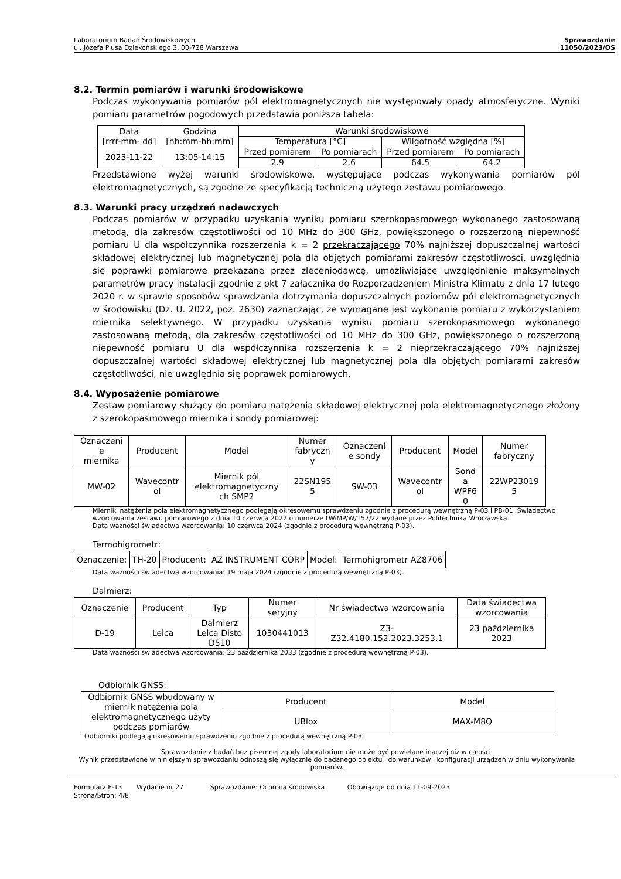Laboratorium Badań Środowiskowych
ul. Józefa Piusa Dziekońskiego 3, 00-728 Warszawa
Sprawozdanie
11050/2023/OS
8.2. Termin pomiarów i warunki środowiskowe
Podczas wykonywania pomiarów pól elektromagnetycznych nie występowały opady atmosferyczne. Wyniki pomiaru parametrów pogodowych przedstawia poniższa tabela:
| Data [rrrr-mm- dd] | Godzina [hh:mm-hh:mm] | Warunki środowiskowe | | | |
| --- | --- | --- | --- | --- | --- |
| | | Temperatura [°C] | | Wilgotność względna [%] | |
| 2023-11-22 | 13:05-14:15 | Przed pomiarem | Po pomiarach | Przed pomiarem | Po pomiarach |
| | | 2.9 | 2.6 | 64.5 | 64.2 |
Przedstawione wyżej warunki środowiskowe, występujące podczas wykonywania pomiarów pól elektromagnetycznych, są zgodne ze specyfikacją techniczną użytego zestawu pomiarowego.
8.3. Warunki pracy urządzeń nadawczych
Podczas pomiarów w przypadku uzyskania wyniku pomiaru szerokopasmowego wykonanego zastosowaną metodą, dla zakresów częstotliwości od 10 MHz do 300 GHz, powiększonego o rozszerzoną niepewność pomiaru U dla współczynnika rozszerzenia k = 2 przekraczającego 70% najniższej dopuszczalnej wartości składowej elektrycznej lub magnetycznej pola dla objętych pomiarami zakresów częstotliwości, uwzględnia się poprawki pomiarowe przekazane przez zleceniodawcę, umożliwiające uwzględnienie maksymalnych parametrów pracy instalacji zgodnie z pkt 7 załącznika do Rozporządzeniem Ministra Klimatu z dnia 17 lutego 2020 r. w sprawie sposobów sprawdzania dotrzymania dopuszczalnych poziomów pól elektromagnetycznych w środowisku (Dz. U. 2022, poz. 2630) zaznaczając, że wymagane jest wykonanie pomiaru z wykorzystaniem miernika selektywnego. W przypadku uzyskania wyniku pomiaru szerokopasmowego wykonanego zastosowaną metodą, dla zakresów częstotliwości od 10 MHz do 300 GHz, powiększonego o rozszerzoną niepewność pomiaru U dla współczynnika rozszerzenia k = 2 nieprzekraczającego 70% najniższej dopuszczalnej wartości składowej elektrycznej lub magnetycznej pola dla objętych pomiarami zakresów częstotliwości, nie uwzględnia się poprawek pomiarowych.
8.4. Wyposażenie pomiarowe
Zestaw pomiarowy służący do pomiaru natężenia składowej elektrycznej pola elektromagnetycznego złożony z szerokopasmowego miernika i sondy pomiarowej:
| Oznaczeni e miernika | Producent | Model | Numer fabryczn y | Oznaczeni e sondy | Producent | Model | Numer fabryczny |
| --- | --- | --- | --- | --- | --- | --- | --- |
| MW-02 | Wavecontr ol | Miernik pól elektromagnetyczny ch SMP2 | 22SN195 5 | SW-03 | Wavecontr ol | Sond a WPF6 0 | 22WP23019 5 |
Mierniki natężenia pola elektromagnetycznego podlegają okresowemu sprawdzeniu zgodnie z procedurą wewnętrzną P-03 i PB-01. Świadectwo wzorcowania zestawu pomiarowego z dnia 10 czerwca 2022 o numerze LWiMP/W/157/22 wydane przez Politechnika Wrocławska.
Data ważności świadectwa wzorcowania: 10 czerwca 2024 (zgodnie z procedurą wewnętrzną P-03).
Termohigrometr:
| Oznaczenie: | TH-20 | Producent: | AZ INSTRUMENT CORP | Model: | Termohigrometr AZ8706 |
Data ważności świadectwa wzorcowania: 19 maja 2024 (zgodnie z procedurą wewnętrzną P-03).
Dalmierz:
| Oznaczenie | Producent | Typ | Numer seryjny | Nr świadectwa wzorcowania | Data świadectwa wzorcowania |
| --- | --- | --- | --- | --- | --- |
| D-19 | Leica | Dalmierz Leica Disto D510 | 1030441013 | Z3- Z32.4180.152.2023.3253.1 | 23 października 2023 |
Data ważności świadectwa wzorcowania: 23 października 2033 (zgodnie z procedurą wewnętrzną P-03).
Odbiornik GNSS:
| Odbiornik GNSS wbudowany w miernik natężenia pola elektromagnetycznego użyty podczas pomiarów | Producent | Model |
| | UBlox | MAX-M8Q |
Odbiorniki podlegają okresowemu sprawdzeniu zgodnie z procedurą wewnętrzną P-03.
Sprawozdanie z badań bez pisemnej zgody laboratorium nie może być powielane inaczej niż w całości.
Wynik przedstawione w niniejszym sprawozdaniu odnoszą się wyłącznie do badanego obiektu i do warunków i konfiguracji urządzeń w dniu wykonywania pomiarów.
Formularz F-13 Wydanie nr 27 Sprawozdanie: Ochrona środowiska Obowiązuje od dnia 11-09-2023
Strona/Stron: 4/8